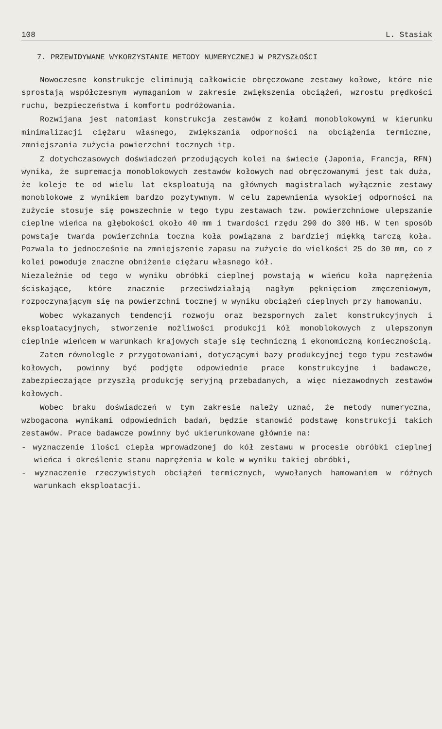108 L. Stasiak
7. PRZEWIDYWANE WYKORZYSTANIE METODY NUMERYCZNEJ W PRZYSZŁOŚCI
Nowoczesne konstrukcje eliminują całkowicie obręczowane zestawy kołowe, które nie sprostają współczesnym wymaganiom w zakresie zwiększenia obciążeń, wzrostu prędkości ruchu, bezpieczeństwa i komfortu podróżowania.
Rozwijana jest natomiast konstrukcja zestawów z kołami monoblokowymi w kierunku minimalizacji ciężaru własnego, zwiększania odporności na obciążenia termiczne, zmniejszania zużycia powierzchni tocznych itp.
Z dotychczasowych doświadczeń przodujących kolei na świecie (Japonia, Francja, RFN) wynika, że supremacja monoblokowych zestawów kołowych nad obręczowanymi jest tak duża, że koleje te od wielu lat eksploatują na głównych magistralach wyłącznie zestawy monoblokowe z wynikiem bardzo pozytywnym. W celu zapewnienia wysokiej odporności na zużycie stosuje się powszechnie w tego typu zestawach tzw. powierzchniowe ulepszanie cieplne wieńca na głębokości około 40 mm i twardości rzędu 290 do 300 HB. W ten sposób powstaje twarda powierzchnia toczna koła powiązana z bardziej miękką tarczą koła. Pozwala to jednocześnie na zmniejszenie zapasu na zużycie do wielkości 25 do 30 mm, co z kolei powoduje znaczne obniżenie ciężaru własnego kół.
Niezależnie od tego w wyniku obróbki cieplnej powstają w wieńcu koła naprężenia ściskające, które znacznie przeciwdziałają nagłym pęknięciom zmęczeniowym, rozpoczynającym się na powierzchni tocznej w wyniku obciążeń cieplnych przy hamowaniu.
Wobec wykazanych tendencji rozwoju oraz bezspornych zalet konstrukcyjnych i eksploatacyjnych, stworzenie możliwości produkcji kół monoblokowych z ulepszonym cieplnie wieńcem w warunkach krajowych staje się techniczną i ekonomiczną koniecznością.
Zatem równolegle z przygotowaniami, dotyczącymi bazy produkcyjnej tego typu zestawów kołowych, powinny być podjęte odpowiednie prace konstrukcyjne i badawcze, zabezpieczające przyszłą produkcję seryjną przebadanych, a więc niezawodnych zestawów kołowych.
Wobec braku doświadczeń w tym zakresie należy uznać, że metody numeryczna, wzbogacona wynikami odpowiednich badań, będzie stanowić podstawę konstrukcji takich zestawów. Prace badawcze powinny być ukierunkowane głównie na:
- wyznaczenie ilości ciepła wprowadzonej do kół zestawu w procesie obróbki cieplnej wieńca i określenie stanu naprężenia w kole w wyniku takiej obróbki,
- wyznaczenie rzeczywistych obciążeń termicznych, wywołanych hamowaniem w różnych warunkach eksploatacji.